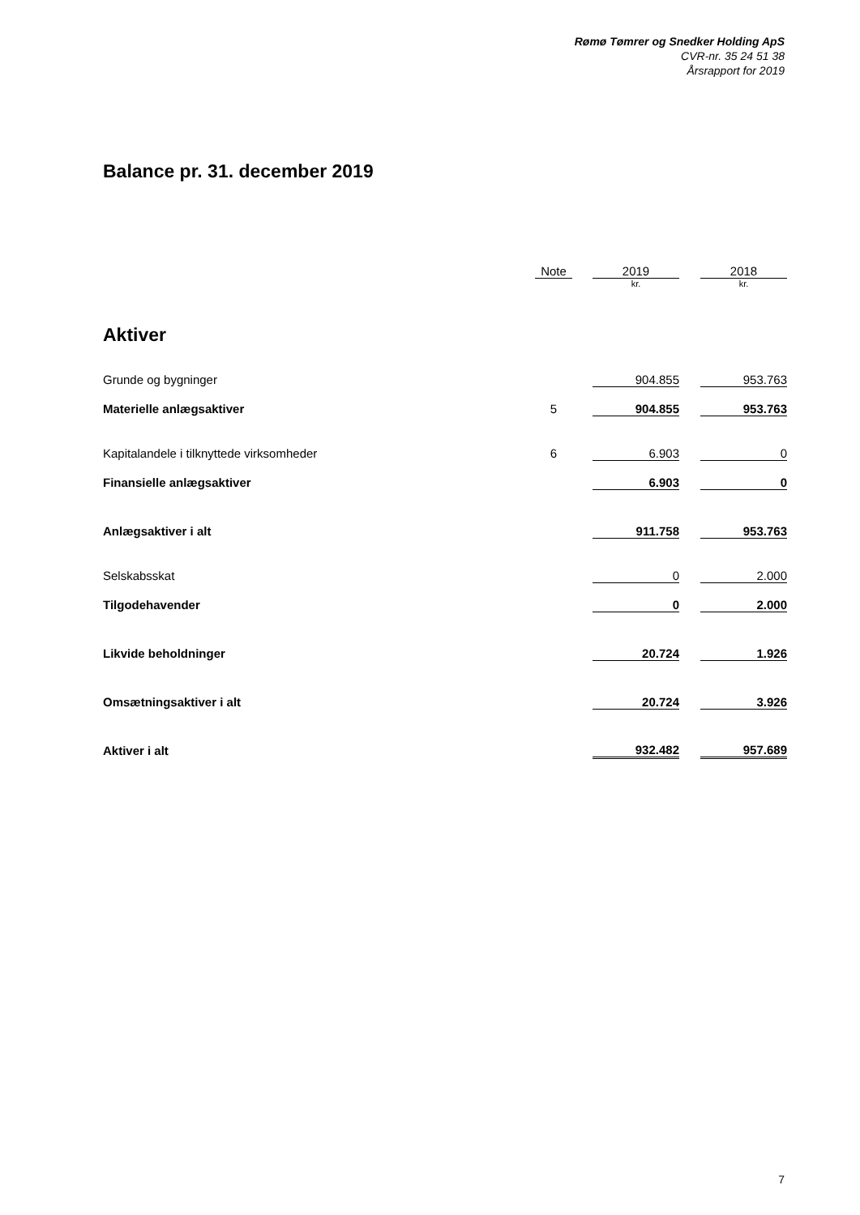Rømø Tømrer og Snedker Holding ApS
CVR-nr. 35 24 51 38
Årsrapport for 2019
Balance pr. 31. december 2019
| | Note | | 2019 | | 2018 |
| --- | --- | --- | --- | --- | --- |
| | | | kr. | | kr. |
| Aktiver | | | | | |
| Grunde og bygninger | | | 904.855 | | 953.763 |
| Materielle anlægsaktiver | 5 | | 904.855 | | 953.763 |
| Kapitalandele i tilknyttede virksomheder | 6 | | 6.903 | | 0 |
| Finansielle anlægsaktiver | | | 6.903 | | 0 |
| Anlægsaktiver i alt | | | 911.758 | | 953.763 |
| Selskabsskat | | | 0 | | 2.000 |
| Tilgodehavender | | | 0 | | 2.000 |
| Likvide beholdninger | | | 20.724 | | 1.926 |
| Omsætningsaktiver i alt | | | 20.724 | | 3.926 |
| Aktiver i alt | | | 932.482 | | 957.689 |
7